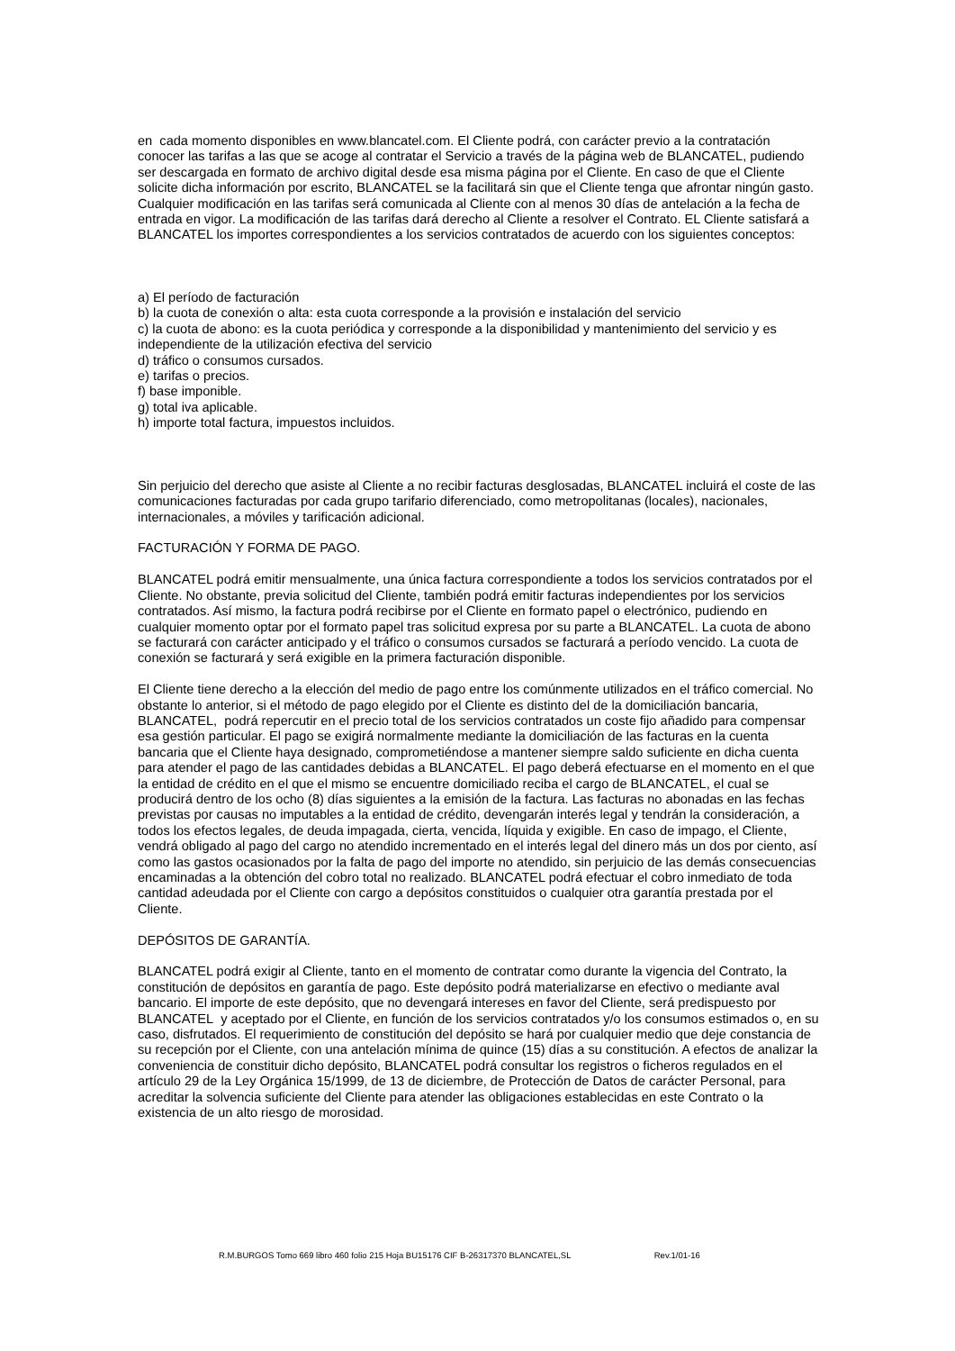en cada momento disponibles en www.blancatel.com. El Cliente podrá, con carácter previo a la contratación conocer las tarifas a las que se acoge al contratar el Servicio a través de la página web de BLANCATEL, pudiendo ser descargada en formato de archivo digital desde esa misma página por el Cliente. En caso de que el Cliente solicite dicha información por escrito, BLANCATEL se la facilitará sin que el Cliente tenga que afrontar ningún gasto. Cualquier modificación en las tarifas será comunicada al Cliente con al menos 30 días de antelación a la fecha de entrada en vigor. La modificación de las tarifas dará derecho al Cliente a resolver el Contrato. EL Cliente satisfará a BLANCATEL los importes correspondientes a los servicios contratados de acuerdo con los siguientes conceptos:
a) El período de facturación
b) la cuota de conexión o alta: esta cuota corresponde a la provisión e instalación del servicio
c) la cuota de abono: es la cuota periódica y corresponde a la disponibilidad y mantenimiento del servicio y es independiente de la utilización efectiva del servicio
d) tráfico o consumos cursados.
e) tarifas o precios.
f) base imponible.
g) total iva aplicable.
h) importe total factura, impuestos incluidos.
Sin perjuicio del derecho que asiste al Cliente a no recibir facturas desglosadas, BLANCATEL incluirá el coste de las comunicaciones facturadas por cada grupo tarifario diferenciado, como metropolitanas (locales), nacionales, internacionales, a móviles y tarificación adicional.
FACTURACIÓN Y FORMA DE PAGO.
BLANCATEL podrá emitir mensualmente, una única factura correspondiente a todos los servicios contratados por el Cliente. No obstante, previa solicitud del Cliente, también podrá emitir facturas independientes por los servicios contratados. Así mismo, la factura podrá recibirse por el Cliente en formato papel o electrónico, pudiendo en cualquier momento optar por el formato papel tras solicitud expresa por su parte a BLANCATEL. La cuota de abono se facturará con carácter anticipado y el tráfico o consumos cursados se facturará a período vencido. La cuota de conexión se facturará y será exigible en la primera facturación disponible.
El Cliente tiene derecho a la elección del medio de pago entre los comúnmente utilizados en el tráfico comercial. No obstante lo anterior, si el método de pago elegido por el Cliente es distinto del de la domiciliación bancaria, BLANCATEL, podrá repercutir en el precio total de los servicios contratados un coste fijo añadido para compensar esa gestión particular. El pago se exigirá normalmente mediante la domiciliación de las facturas en la cuenta bancaria que el Cliente haya designado, comprometiéndose a mantener siempre saldo suficiente en dicha cuenta para atender el pago de las cantidades debidas a BLANCATEL. El pago deberá efectuarse en el momento en el que la entidad de crédito en el que el mismo se encuentre domiciliado reciba el cargo de BLANCATEL, el cual se producirá dentro de los ocho (8) días siguientes a la emisión de la factura. Las facturas no abonadas en las fechas previstas por causas no imputables a la entidad de crédito, devengarán interés legal y tendrán la consideración, a todos los efectos legales, de deuda impagada, cierta, vencida, líquida y exigible. En caso de impago, el Cliente, vendrá obligado al pago del cargo no atendido incrementado en el interés legal del dinero más un dos por ciento, así como las gastos ocasionados por la falta de pago del importe no atendido, sin perjuicio de las demás consecuencias encaminadas a la obtención del cobro total no realizado. BLANCATEL podrá efectuar el cobro inmediato de toda cantidad adeudada por el Cliente con cargo a depósitos constituidos o cualquier otra garantía prestada por el Cliente.
DEPÓSITOS DE GARANTÍA.
BLANCATEL podrá exigir al Cliente, tanto en el momento de contratar como durante la vigencia del Contrato, la constitución de depósitos en garantía de pago. Este depósito podrá materializarse en efectivo o mediante aval bancario. El importe de este depósito, que no devengará intereses en favor del Cliente, será predispuesto por BLANCATEL y aceptado por el Cliente, en función de los servicios contratados y/o los consumos estimados o, en su caso, disfrutados. El requerimiento de constitución del depósito se hará por cualquier medio que deje constancia de su recepción por el Cliente, con una antelación mínima de quince (15) días a su constitución. A efectos de analizar la conveniencia de constituir dicho depósito, BLANCATEL podrá consultar los registros o ficheros regulados en el artículo 29 de la Ley Orgánica 15/1999, de 13 de diciembre, de Protección de Datos de carácter Personal, para acreditar la solvencia suficiente del Cliente para atender las obligaciones establecidas en este Contrato o la existencia de un alto riesgo de morosidad.
R.M.BURGOS Tomo 669 libro 460 folio 215 Hoja BU15176 CIF B-26317370 BLANCATEL,SL Rev.1/01-16